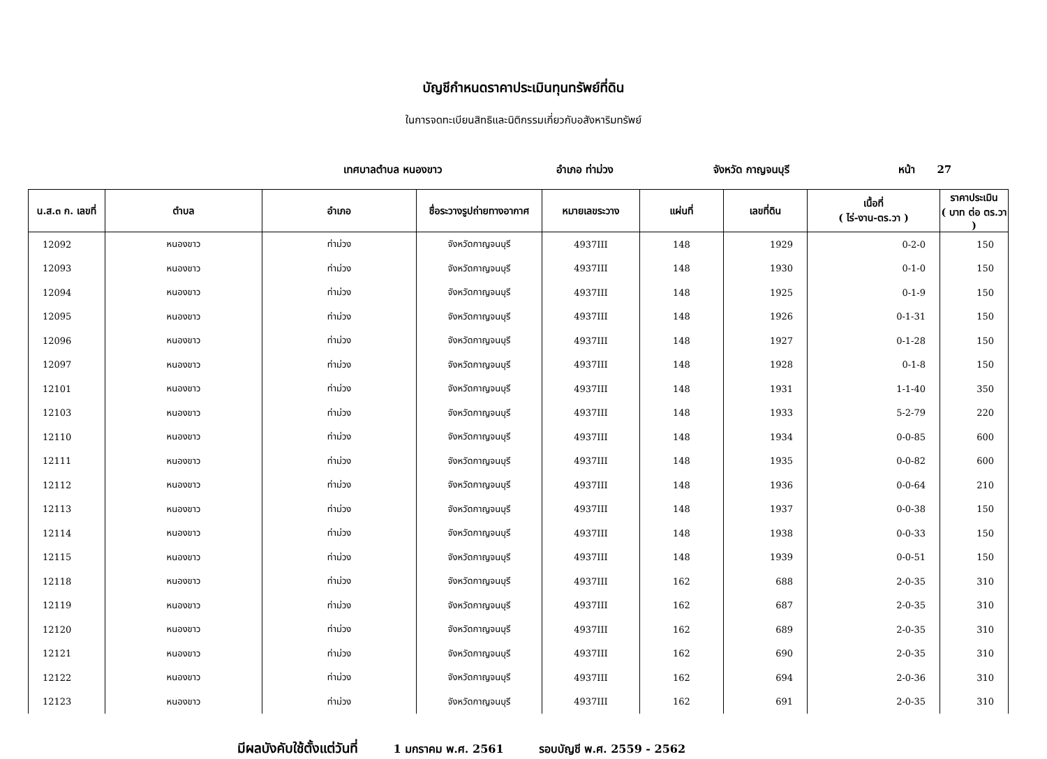บัญชีกำหนดราคาประเมินทุนทรัพย์ที่ดิน
ในการจดทะเบียนสิทธิและนิติกรรมเกี่ยวกับอสังหาริมทรัพย์
เทศบาลตำบล หนองขาว อำเภอ ท่าม่วง จังหวัด กาญจนบุรี หน้า 27
| น.ส.๓ ก. เลขที่ | ตำบล | อำเภอ | ชื่อระวางรูปถ่ายทางอากาศ | หมายเลขระวาง | แผ่นที่ | เลขที่ดิน | เนื้อที่ ( ไร่-งาน-ตร.วา ) | ราคาประเมิน ( บาท ต่อ ตร.วา ) |
| --- | --- | --- | --- | --- | --- | --- | --- | --- |
| 12092 | หนองขาว | ท่าม่วง | จังหวัดกาญจนบุรี | 4937III | 148 | 1929 | 0-2-0 | 150 |
| 12093 | หนองขาว | ท่าม่วง | จังหวัดกาญจนบุรี | 4937III | 148 | 1930 | 0-1-0 | 150 |
| 12094 | หนองขาว | ท่าม่วง | จังหวัดกาญจนบุรี | 4937III | 148 | 1925 | 0-1-9 | 150 |
| 12095 | หนองขาว | ท่าม่วง | จังหวัดกาญจนบุรี | 4937III | 148 | 1926 | 0-1-31 | 150 |
| 12096 | หนองขาว | ท่าม่วง | จังหวัดกาญจนบุรี | 4937III | 148 | 1927 | 0-1-28 | 150 |
| 12097 | หนองขาว | ท่าม่วง | จังหวัดกาญจนบุรี | 4937III | 148 | 1928 | 0-1-8 | 150 |
| 12101 | หนองขาว | ท่าม่วง | จังหวัดกาญจนบุรี | 4937III | 148 | 1931 | 1-1-40 | 350 |
| 12103 | หนองขาว | ท่าม่วง | จังหวัดกาญจนบุรี | 4937III | 148 | 1933 | 5-2-79 | 220 |
| 12110 | หนองขาว | ท่าม่วง | จังหวัดกาญจนบุรี | 4937III | 148 | 1934 | 0-0-85 | 600 |
| 12111 | หนองขาว | ท่าม่วง | จังหวัดกาญจนบุรี | 4937III | 148 | 1935 | 0-0-82 | 600 |
| 12112 | หนองขาว | ท่าม่วง | จังหวัดกาญจนบุรี | 4937III | 148 | 1936 | 0-0-64 | 210 |
| 12113 | หนองขาว | ท่าม่วง | จังหวัดกาญจนบุรี | 4937III | 148 | 1937 | 0-0-38 | 150 |
| 12114 | หนองขาว | ท่าม่วง | จังหวัดกาญจนบุรี | 4937III | 148 | 1938 | 0-0-33 | 150 |
| 12115 | หนองขาว | ท่าม่วง | จังหวัดกาญจนบุรี | 4937III | 148 | 1939 | 0-0-51 | 150 |
| 12118 | หนองขาว | ท่าม่วง | จังหวัดกาญจนบุรี | 4937III | 162 | 688 | 2-0-35 | 310 |
| 12119 | หนองขาว | ท่าม่วง | จังหวัดกาญจนบุรี | 4937III | 162 | 687 | 2-0-35 | 310 |
| 12120 | หนองขาว | ท่าม่วง | จังหวัดกาญจนบุรี | 4937III | 162 | 689 | 2-0-35 | 310 |
| 12121 | หนองขาว | ท่าม่วง | จังหวัดกาญจนบุรี | 4937III | 162 | 690 | 2-0-35 | 310 |
| 12122 | หนองขาว | ท่าม่วง | จังหวัดกาญจนบุรี | 4937III | 162 | 694 | 2-0-36 | 310 |
| 12123 | หนองขาว | ท่าม่วง | จังหวัดกาญจนบุรี | 4937III | 162 | 691 | 2-0-35 | 310 |
มีผลบังคับใช้ตั้งแต่วันที่ 1 มกราคม พ.ศ. 2561 รอบบัญชี พ.ศ. 2559 - 2562